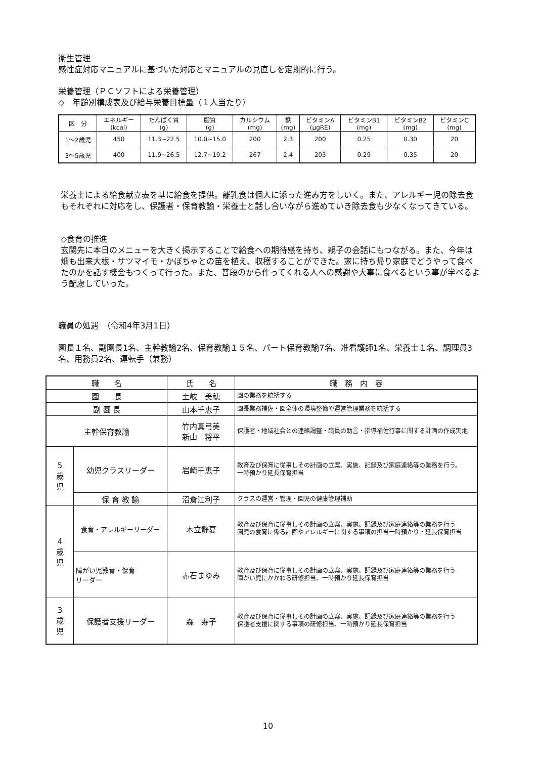衛生管理
感性症対応マニュアルに基づいた対応とマニュアルの見直しを定期的に行う。
栄養管理（ＰＣソフトによる栄養管理）
◇　年齢別構成表及び給与栄養目標量（１人当たり）
| 区 分 | エネルギー (kcal) | たんぱく質 (g) | 脂質 (g) | カルシウム (mg) | 鉄 (mg) | ビタミンA (μgRE) | ビタミンB1 (mg) | ビタミンB2 (mg) | ビタミンC (mg) |
| --- | --- | --- | --- | --- | --- | --- | --- | --- | --- |
| 1～2歳児 | 450 | 11.3~22.5 | 10.0~15.0 | 200 | 2.3 | 200 | 0.25 | 0.30 | 20 |
| 3～5歳児 | 400 | 11.9~26.5 | 12.7~19.2 | 267 | 2.4 | 203 | 0.29 | 0.35 | 20 |
栄養士による給食献立表を基に給食を提供。離乳食は個人に添った進み方をしいく。また、アレルギー児の除去食もそれぞれに対応をし、保護者・保育教諭・栄養士と話し合いながら進めていき除去食も少なくなってきている。
◇食育の推進
玄関先に本日のメニューを大きく掲示することで給食への期待感を持ち、親子の会話にもつながる。また、今年は畑も出来大根・サツマイモ・かぼちゃとの苗を植え、収穫することができた。家に持ち帰り家庭でどうやって食べたのかを話す機会もつくって行った。また、普段のから作ってくれる人への感謝や大事に食べるという事が学べるよう配慮していった。
職員の処遇　（令和4年3月1日）
園長１名、副園長1名、主幹教諭2名、保育教諭１５名、パート保育教諭7名、准看護師1名、栄養士１名、調理員3名、用務員2名、運転手（兼務）
| 職 名 | | 氏 名 | 職 務 内 容 |
| --- | --- | --- | --- |
| 園 長 | | 土岐 美穂 | 園の業務を統括する |
| 副 園 長 | | 山本千恵子 | 園長業務補佐・園全体の環境整備や運営管理業務を統括する |
| 主幹保育教諭 | | 竹内真弓美 新山 将平 | 保護者・地域社会との連絡調整・職員の助言・指導補佐行事に関する計画の作成実地 |
| 5 歳 児 | 幼児クラスリーダー | 岩崎千恵子 | 教育及び保育に従事しその計画の立案、実施、記録及び家庭連絡等の業務を行う。 一時預かり延長保育担当 |
| | 保 育 教 諭 | 沼倉江利子 | クラスの運営・管理・園児の健康管理補助 |
| 4 歳 児 | 食育・アレルギーリーダー | 木立静夏 | 教育及び保育に従事しその計画の立案、実施、記録及び家庭連絡等の業務を行う 園児の食育に係る計画やアレルギーに関する事項の担当一時預かり・延長保育担当 |
| | 障がい児教育・保育 リーダー | 赤石まゆみ | 教育及び保育に従事しその計画の立案、実施、記録及び家庭連絡等の業務を行う 障がい児にかかわる研修担当、一時預かり延長保育担当 |
| 3 歳 児 | 保護者支援リーダー | 森 寿子 | 教育及び保育に従事しその計画の立案、実施、記録及び家庭連絡等の業務を行う 保護者支援に関する事項の研修担当、一時預かり延長保育担当 |
10